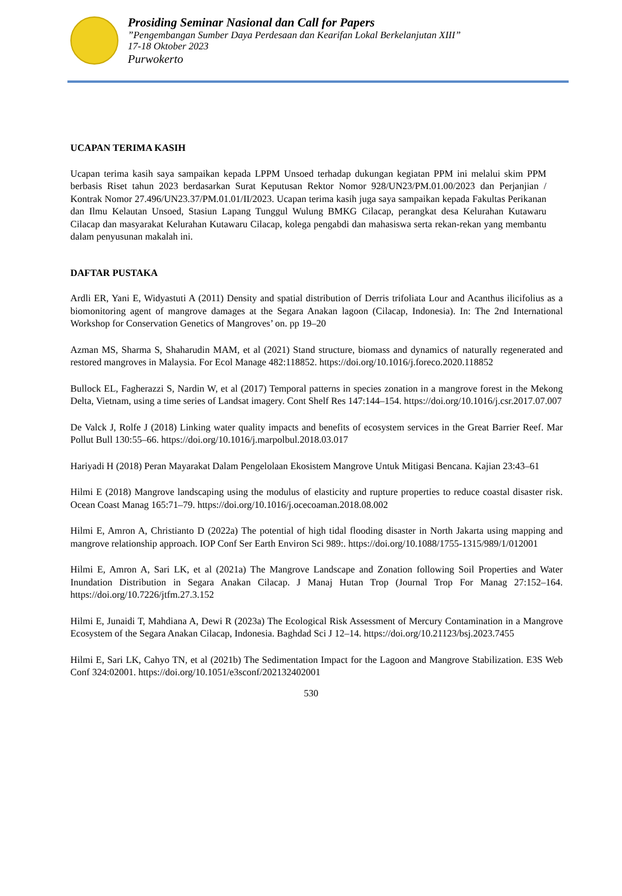Prosiding Seminar Nasional dan Call for Papers
”Pengembangan Sumber Daya Perdesaan dan Kearifan Lokal Berkelanjutan XIII”
17-18 Oktober 2023
Purwokerto
UCAPAN TERIMA KASIH
Ucapan terima kasih saya sampaikan kepada LPPM Unsoed terhadap dukungan kegiatan PPM ini melalui skim PPM berbasis Riset tahun 2023 berdasarkan Surat Keputusan Rektor Nomor 928/UN23/PM.01.00/2023 dan Perjanjian / Kontrak Nomor 27.496/UN23.37/PM.01.01/II/2023. Ucapan terima kasih juga saya sampaikan kepada Fakultas Perikanan dan Ilmu Kelautan Unsoed, Stasiun Lapang Tunggul Wulung BMKG Cilacap, perangkat desa Kelurahan Kutawaru Cilacap dan masyarakat Kelurahan Kutawaru Cilacap, kolega pengabdi dan mahasiswa serta rekan-rekan yang membantu dalam penyusunan makalah ini.
DAFTAR PUSTAKA
Ardli ER, Yani E, Widyastuti A (2011) Density and spatial distribution of Derris trifoliata Lour and Acanthus ilicifolius as a biomonitoring agent of mangrove damages at the Segara Anakan lagoon (Cilacap, Indonesia). In: The 2nd International Workshop for Conservation Genetics of Mangroves’ on. pp 19–20
Azman MS, Sharma S, Shaharudin MAM, et al (2021) Stand structure, biomass and dynamics of naturally regenerated and restored mangroves in Malaysia. For Ecol Manage 482:118852. https://doi.org/10.1016/j.foreco.2020.118852
Bullock EL, Fagherazzi S, Nardin W, et al (2017) Temporal patterns in species zonation in a mangrove forest in the Mekong Delta, Vietnam, using a time series of Landsat imagery. Cont Shelf Res 147:144–154. https://doi.org/10.1016/j.csr.2017.07.007
De Valck J, Rolfe J (2018) Linking water quality impacts and benefits of ecosystem services in the Great Barrier Reef. Mar Pollut Bull 130:55–66. https://doi.org/10.1016/j.marpolbul.2018.03.017
Hariyadi H (2018) Peran Mayarakat Dalam Pengelolaan Ekosistem Mangrove Untuk Mitigasi Bencana. Kajian 23:43–61
Hilmi E (2018) Mangrove landscaping using the modulus of elasticity and rupture properties to reduce coastal disaster risk. Ocean Coast Manag 165:71–79. https://doi.org/10.1016/j.ocecoaman.2018.08.002
Hilmi E, Amron A, Christianto D (2022a) The potential of high tidal flooding disaster in North Jakarta using mapping and mangrove relationship approach. IOP Conf Ser Earth Environ Sci 989:. https://doi.org/10.1088/1755-1315/989/1/012001
Hilmi E, Amron A, Sari LK, et al (2021a) The Mangrove Landscape and Zonation following Soil Properties and Water Inundation Distribution in Segara Anakan Cilacap. J Manaj Hutan Trop (Journal Trop For Manag 27:152–164. https://doi.org/10.7226/jtfm.27.3.152
Hilmi E, Junaidi T, Mahdiana A, Dewi R (2023a) The Ecological Risk Assessment of Mercury Contamination in a Mangrove Ecosystem of the Segara Anakan Cilacap, Indonesia. Baghdad Sci J 12–14. https://doi.org/10.21123/bsj.2023.7455
Hilmi E, Sari LK, Cahyo TN, et al (2021b) The Sedimentation Impact for the Lagoon and Mangrove Stabilization. E3S Web Conf 324:02001. https://doi.org/10.1051/e3sconf/202132402001
530